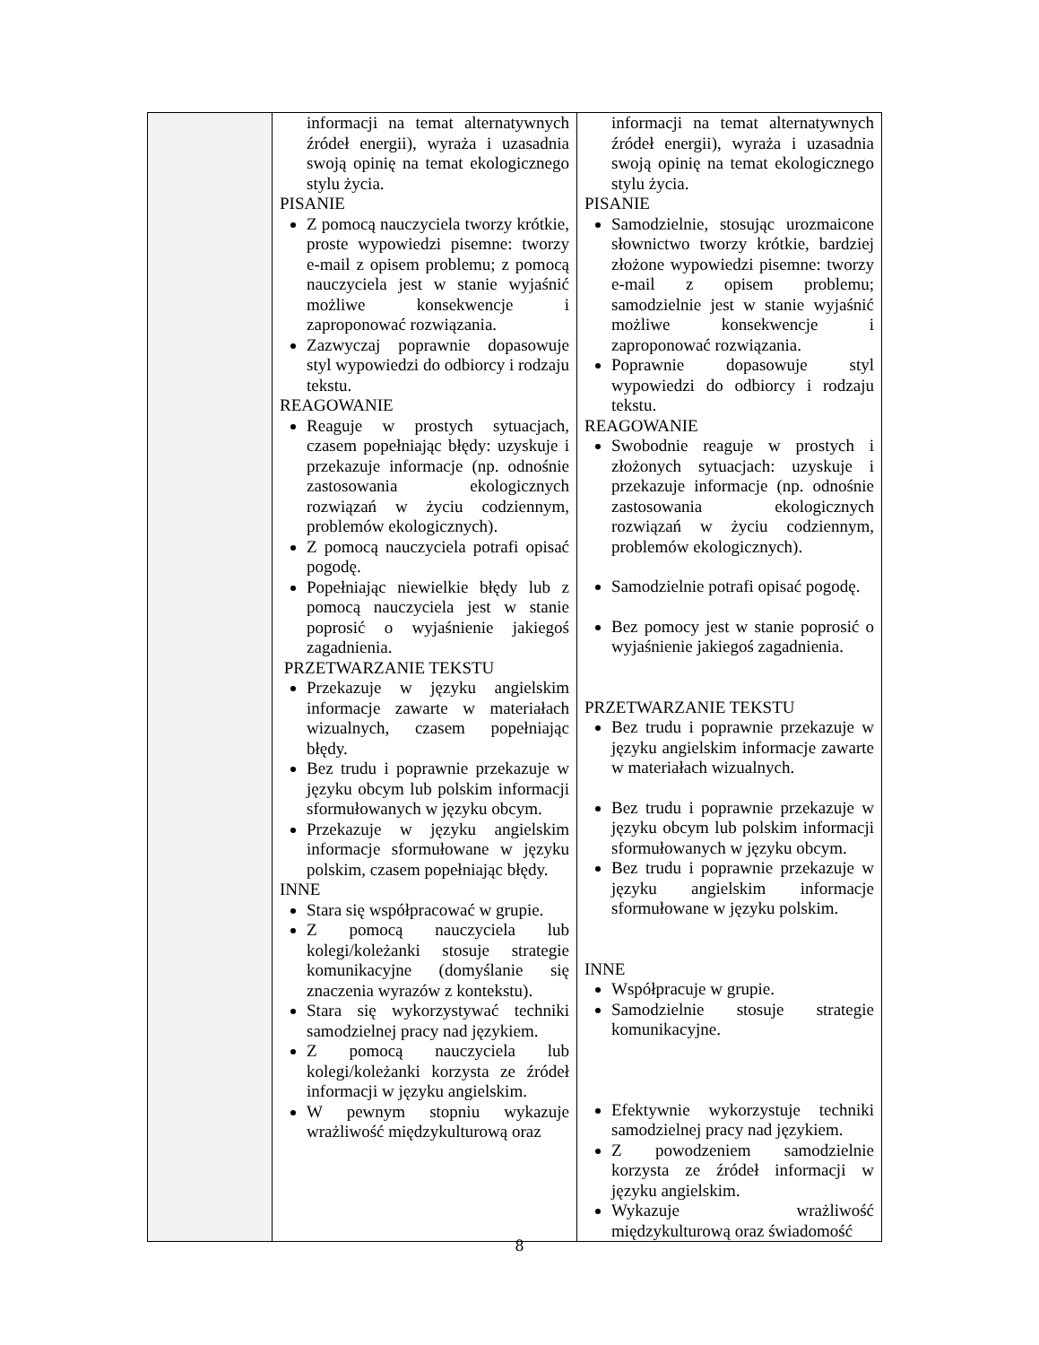| | informacji na temat alternatywnych źródeł energii), wyraża i uzasadnia swoją opinię na temat ekologicznego stylu życia. PISANIE Z pomocą nauczyciela tworzy krótkie, proste wypowiedzi pisemne: tworzy e-mail z opisem problemu; z pomocą nauczyciela jest w stanie wyjaśnić możliwe konsekwencje i zaproponować rozwiązania. Zazwyczaj poprawnie dopasowuje styl wypowiedzi do odbiorcy i rodzaju tekstu. REAGOWANIE Reaguje w prostych sytuacjach, czasem popełniając błędy: uzyskuje i przekazuje informacje (np. odnośnie zastosowania ekologicznych rozwiązań w życiu codziennym, problemów ekologicznych). Z pomocą nauczyciela potrafi opisać pogodę. Popełniając niewielkie błędy lub z pomocą nauczyciela jest w stanie poprosić o wyjaśnienie jakiegoś zagadnienia. PRZETWARZANIE TEKSTU Przekazuje w języku angielskim informacje zawarte w materiałach wizualnych, czasem popełniając błędy. Bez trudu i poprawnie przekazuje w języku obcym lub polskim informacji sformułowanych w języku obcym. Przekazuje w języku angielskim informacje sformułowane w języku polskim, czasem popełniając błędy. INNE Stara się współpracować w grupie. Z pomocą nauczyciela lub kolegi/koleżanki stosuje strategie komunikacyjne (domyślanie się znaczenia wyrazów z kontekstu). Stara się wykorzystywać techniki samodzielnej pracy nad językiem. Z pomocą nauczyciela lub kolegi/koleżanki korzysta ze źródeł informacji w języku angielskim. W pewnym stopniu wykazuje wrażliwość międzykulturową oraz | informacji na temat alternatywnych źródeł energii), wyraża i uzasadnia swoją opinię na temat ekologicznego stylu życia. PISANIE Samodzielnie, stosując urozmaicone słownictwo tworzy krótkie, bardziej złożone wypowiedzi pisemne: tworzy e-mail z opisem problemu; samodzielnie jest w stanie wyjaśnić możliwe konsekwencje i zaproponować rozwiązania. Poprawnie dopasowuje styl wypowiedzi do odbiorcy i rodzaju tekstu. REAGOWANIE Swobodnie reaguje w prostych i złożonych sytuacjach: uzyskuje i przekazuje informacje (np. odnośnie zastosowania ekologicznych rozwiązań w życiu codziennym, problemów ekologicznych). Samodzielnie potrafi opisać pogodę. Bez pomocy jest w stanie poprosić o wyjaśnienie jakiegoś zagadnienia. PRZETWARZANIE TEKSTU Bez trudu i poprawnie przekazuje w języku angielskim informacje zawarte w materiałach wizualnych. Bez trudu i poprawnie przekazuje w języku obcym lub polskim informacji sformułowanych w języku obcym. Bez trudu i poprawnie przekazuje w języku angielskim informacje sformułowane w języku polskim. INNE Współpracuje w grupie. Samodzielnie stosuje strategie komunikacyjne. Efektywnie wykorzystuje techniki samodzielnej pracy nad językiem. Z powodzeniem samodzielnie korzysta ze źródeł informacji w języku angielskim. Wykazuje wrażliwość międzykulturową oraz świadomość |
8